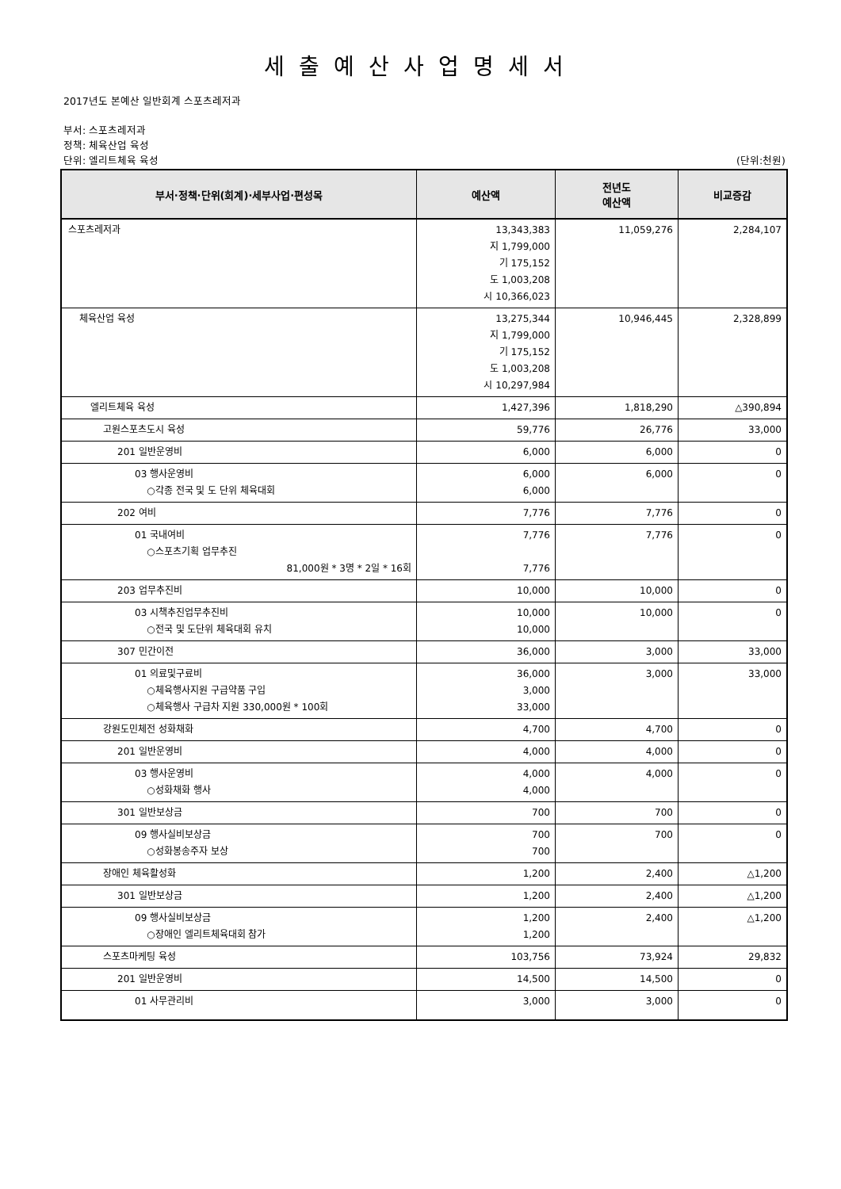세출예산사업명세서
2017년도 본예산 일반회계 스포츠레저과
부서: 스포츠레저과
정책: 체육산업 육성
단위: 엘리트체육 육성 (단위:천원)
| 부서·정책·단위(회계)·세부사업·편성목 | 예산액 | 전년도 예산액 | 비교증감 |
| --- | --- | --- | --- |
| 스포츠레저과 | 13,343,383 지 1,799,000 기 175,152 도 1,003,208 시 10,366,023 | 11,059,276 | 2,284,107 |
| 체육산업 육성 | 13,275,344 지 1,799,000 기 175,152 도 1,003,208 시 10,297,984 | 10,946,445 | 2,328,899 |
| 엘리트체육 육성 | 1,427,396 | 1,818,290 | △390,894 |
| 고원스포츠도시 육성 | 59,776 | 26,776 | 33,000 |
| 201 일반운영비 | 6,000 | 6,000 | 0 |
| 03 행사운영비 ○각종 전국 및 도 단위 체육대회 | 6,000 6,000 | 6,000 | 0 |
| 202 여비 | 7,776 | 7,776 | 0 |
| 01 국내여비 ○스포츠기획 업무추진 81,000원 * 3명 * 2일 * 16회 | 7,776 7,776 | 7,776 | 0 |
| 203 업무추진비 | 10,000 | 10,000 | 0 |
| 03 시책추진업무추진비 ○전국 및 도단위 체육대회 유치 | 10,000 10,000 | 10,000 | 0 |
| 307 민간이전 | 36,000 | 3,000 | 33,000 |
| 01 의료및구료비 ○체육행사지원 구급약품 구입 ○체육행사 구급차 지원 330,000원 * 100회 | 36,000 3,000 33,000 | 3,000 | 33,000 |
| 강원도민체전 성화채화 | 4,700 | 4,700 | 0 |
| 201 일반운영비 | 4,000 | 4,000 | 0 |
| 03 행사운영비 ○성화채화 행사 | 4,000 4,000 | 4,000 | 0 |
| 301 일반보상금 | 700 | 700 | 0 |
| 09 행사실비보상금 ○성화봉송주자 보상 | 700 700 | 700 | 0 |
| 장애인 체육활성화 | 1,200 | 2,400 | △1,200 |
| 301 일반보상금 | 1,200 | 2,400 | △1,200 |
| 09 행사실비보상금 ○장애인 엘리트체육대회 참가 | 1,200 1,200 | 2,400 | △1,200 |
| 스포츠마케팅 육성 | 103,756 | 73,924 | 29,832 |
| 201 일반운영비 | 14,500 | 14,500 | 0 |
| 01 사무관리비 | 3,000 | 3,000 | 0 |